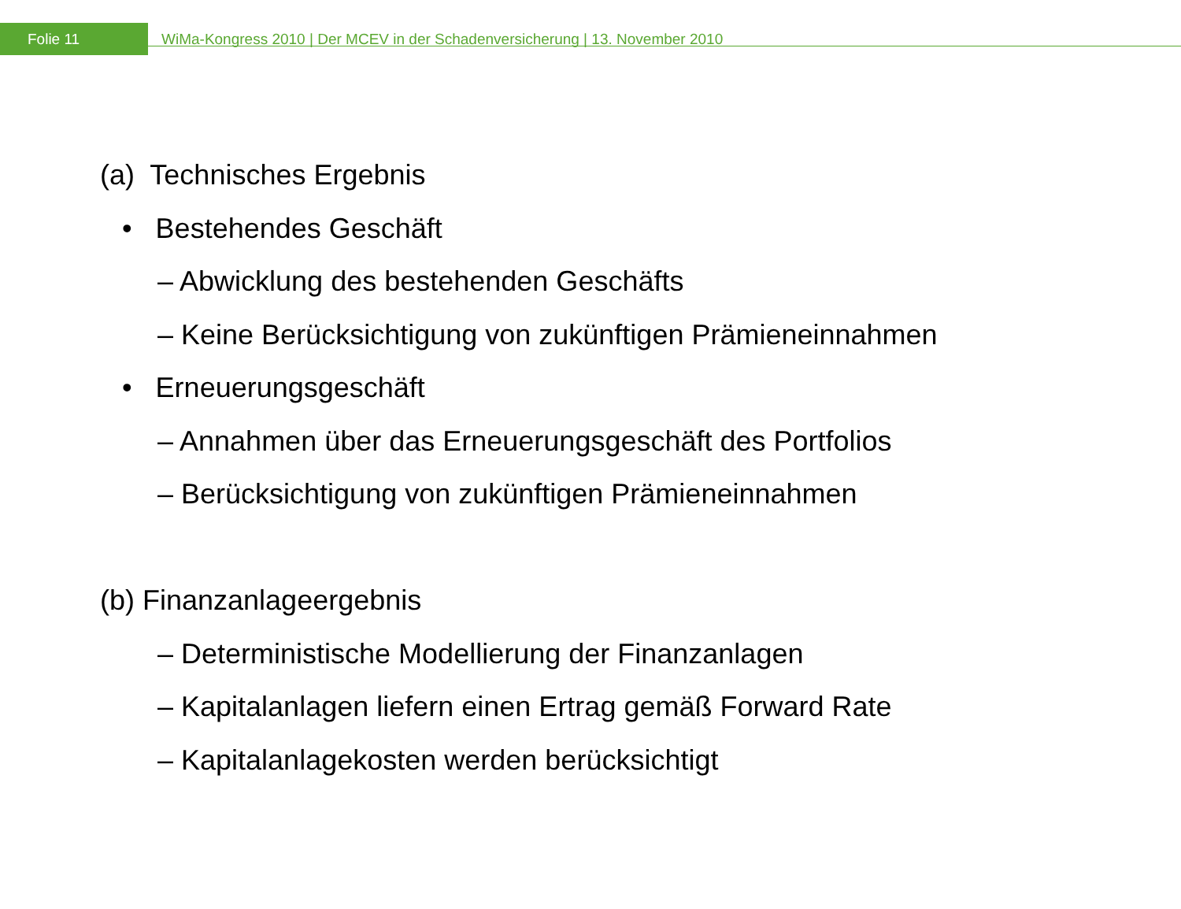Folie 11
WiMa-Kongress 2010 | Der MCEV in der Schadenversicherung | 13. November 2010
(a) Technisches Ergebnis
• Bestehendes Geschäft
– Abwicklung des bestehenden Geschäfts
– Keine Berücksichtigung von zukünftigen Prämieneinnahmen
• Erneuerungsgeschäft
– Annahmen über das Erneuerungsgeschäft des Portfolios
– Berücksichtigung von zukünftigen Prämieneinnahmen
(b) Finanzanlageergebnis
– Deterministische Modellierung der Finanzanlagen
– Kapitalanlagen liefern einen Ertrag gemäß Forward Rate
– Kapitalanlagekosten werden berücksichtigt